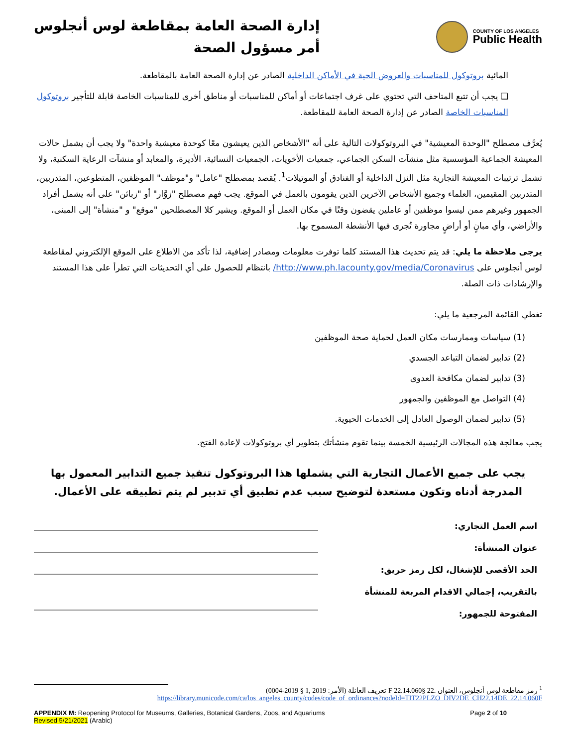إدارة الصحة العامة بمقاطعة لوس أنجلوس
أمر مسؤول الصحة
COUNTY OF LOS ANGELES
Public Health
المائية بروتوكول للمناسبات والعروض الحية في الأماكن الداخلية الصادر عن إدارة الصحة العامة بالمقاطعة.
❑ يجب أن تتبع المتاحف التي تحتوي على غرف اجتماعات أو أماكن للمناسبات أو مناطق أخرى للمناسبات الخاصة قابلة للتأجير بروتوكول المناسبات الخاصة الصادر عن إدارة الصحة العامة للمقاطعة.
يُعرَّف مصطلح "الوحدة المعيشية" في البروتوكولات التالية على أنه "الأشخاص الذين يعيشون معًا كوحدة معيشية واحدة" ولا يجب أن يشمل حالات المعيشة الجماعية المؤسسية مثل منشآت السكن الجماعي، جمعيات الأخويات، الجمعيات النسائية، الأديرة، والمعابد أو منشآت الرعاية السكنية، ولا تشمل ترتيبات المعيشة التجارية مثل النزل الداخلية أو الفنادق أو الموتيلات<sup>1</sup>. يُقصد بمصطلح "عامل" و"موظف" الموظفين، المتطوعين، المتدربين، المتدربين المقيمين، العلماء وجميع الأشخاص الآخرين الذين يقومون بالعمل في الموقع. يجب فهم مصطلح "زوَّار" أو "زبائن" على أنه يشمل أفراد الجمهور وغيرهم ممن ليسوا موظفين أو عاملين يقضون وقتًا في مكان العمل أو الموقع. ويشير كلا المصطلحين "موقع" و "منشأة" إلى المبنى، والأراضي، وأي مبانٍ أو أراضٍ مجاورة تُجرى فيها الأنشطة المسموح بها.
يرجى ملاحظة ما يلي: قد يتم تحديث هذا المستند كلما توفرت معلومات ومصادر إضافية، لذا تأكد من الاطلاع على الموقع الإلكتروني لمقاطعة لوس أنجلوس على http://www.ph.lacounty.gov/media/Coronavirus/ بانتظام للحصول على أي التحديثات التي تطرأ على هذا المستند والإرشادات ذات الصلة.
تغطي القائمة المرجعية ما يلي:
(1) سياسات وممارسات مكان العمل لحماية صحة الموظفين
(2) تدابير لضمان التباعد الجسدي
(3) تدابير لضمان مكافحة العدوى
(4) التواصل مع الموظفين والجمهور
(5) تدابير لضمان الوصول العادل إلى الخدمات الحيوية.
يجب معالجة هذه المجالات الرئيسية الخمسة بينما تقوم منشأتك بتطوير أي بروتوكولات لإعادة الفتح.
يجب على جميع الأعمال التجارية التي يشملها هذا البروتوكول تنفيذ جميع التدابير المعمول بها المدرجة أدناه وتكون مستعدة لتوضيح سبب عدم تطبيق أي تدبير لم يتم تطبيقه على الأعمال.
اسم العمل التجاري:
عنوان المنشأة:
الحد الأقصى للإشغال، لكل رمز حريق:
بالتقريب، إجمالي الاقدام المربعة للمنشأة المفتوحة للجمهور:
<sup>1</sup> رمز مقاطعة لوس أنجلوس، العنوان .22 §22.14.060 F تعريف العائلة (الأمر: 2019 ,1 § 2019-0004)
https://library.municode.com/ca/los_angeles_county/codes/code_of_ordinances?nodeId=TIT22PLZO_DIV2DE_CH22.14DE_22.14.060F
APPENDIX M: Reopening Protocol for Museums, Galleries, Botanical Gardens, Zoos, and Aquariums
Revised 5/21/2021 (Arabic) Page 2 of 10